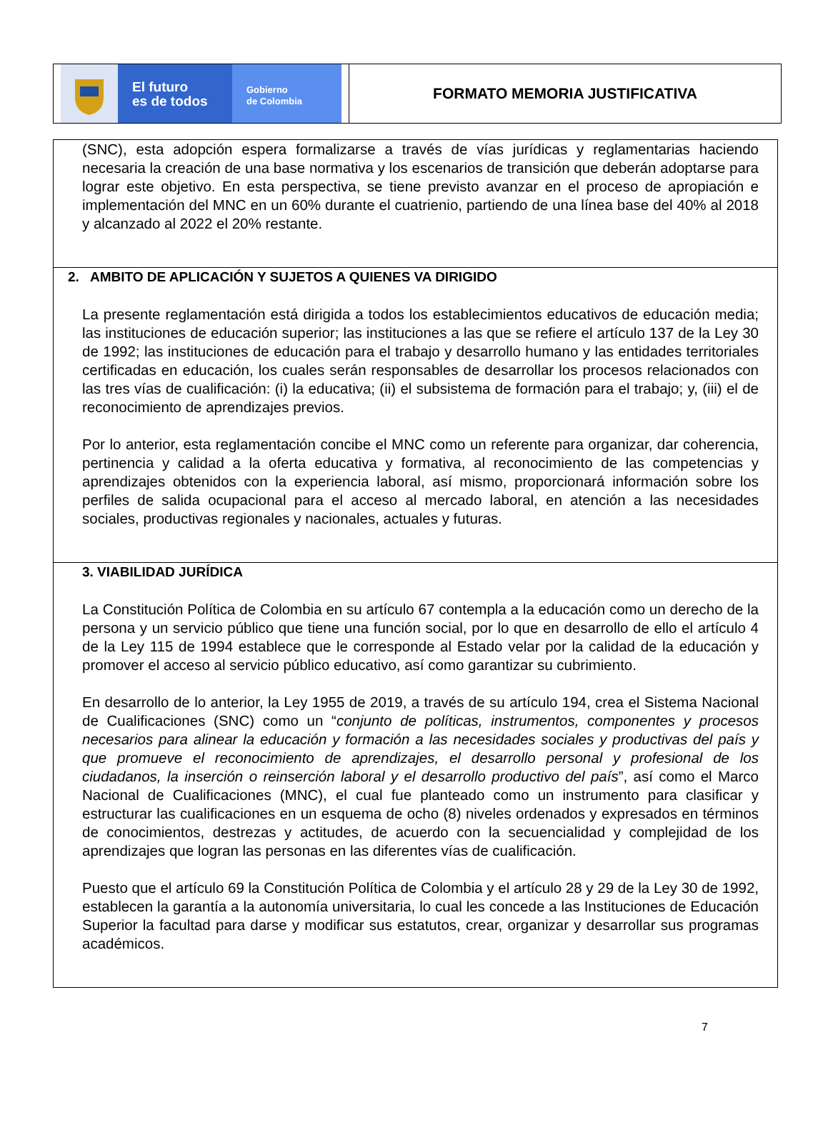El futuro
es de todos
Gobierno
de Colombia
FORMATO MEMORIA JUSTIFICATIVA
| (SNC), esta adopción espera formalizarse a través de vías jurídicas y reglamentarias haciendo necesaria la creación de una base normativa y los escenarios de transición que deberán adoptarse para lograr este objetivo. En esta perspectiva, se tiene previsto avanzar en el proceso de apropiación e implementación del MNC en un 60% durante el cuatrienio, partiendo de una línea base del 40% al 2018 y alcanzado al 2022 el 20% restante. |
| 2. AMBITO DE APLICACIÓN Y SUJETOS A QUIENES VA DIRIGIDO La presente reglamentación está dirigida a todos los establecimientos educativos de educación media; las instituciones de educación superior; las instituciones a las que se refiere el artículo 137 de la Ley 30 de 1992; las instituciones de educación para el trabajo y desarrollo humano y las entidades territoriales certificadas en educación, los cuales serán responsables de desarrollar los procesos relacionados con las tres vías de cualificación: (i) la educativa; (ii) el subsistema de formación para el trabajo; y, (iii) el de reconocimiento de aprendizajes previos. Por lo anterior, esta reglamentación concibe el MNC como un referente para organizar, dar coherencia, pertinencia y calidad a la oferta educativa y formativa, al reconocimiento de las competencias y aprendizajes obtenidos con la experiencia laboral, así mismo, proporcionará información sobre los perfiles de salida ocupacional para el acceso al mercado laboral, en atención a las necesidades sociales, productivas regionales y nacionales, actuales y futuras. |
| 3. VIABILIDAD JURÍDICA La Constitución Política de Colombia en su artículo 67 contempla a la educación como un derecho de la persona y un servicio público que tiene una función social, por lo que en desarrollo de ello el artículo 4 de la Ley 115 de 1994 establece que le corresponde al Estado velar por la calidad de la educación y promover el acceso al servicio público educativo, así como garantizar su cubrimiento. En desarrollo de lo anterior, la Ley 1955 de 2019, a través de su artículo 194, crea el Sistema Nacional de Cualificaciones (SNC) como un “ conjunto de políticas, instrumentos, componentes y procesos necesarios para alinear la educación y formación a las necesidades sociales y productivas del país y que promueve el reconocimiento de aprendizajes, el desarrollo personal y profesional de los ciudadanos, la inserción o reinserción laboral y el desarrollo productivo del país ”, así como el Marco Nacional de Cualificaciones (MNC), el cual fue planteado como un instrumento para clasificar y estructurar las cualificaciones en un esquema de ocho (8) niveles ordenados y expresados en términos de conocimientos, destrezas y actitudes, de acuerdo con la secuencialidad y complejidad de los aprendizajes que logran las personas en las diferentes vías de cualificación. Puesto que el artículo 69 la Constitución Política de Colombia y el artículo 28 y 29 de la Ley 30 de 1992, establecen la garantía a la autonomía universitaria, lo cual les concede a las Instituciones de Educación Superior la facultad para darse y modificar sus estatutos, crear, organizar y desarrollar sus programas académicos. |
7